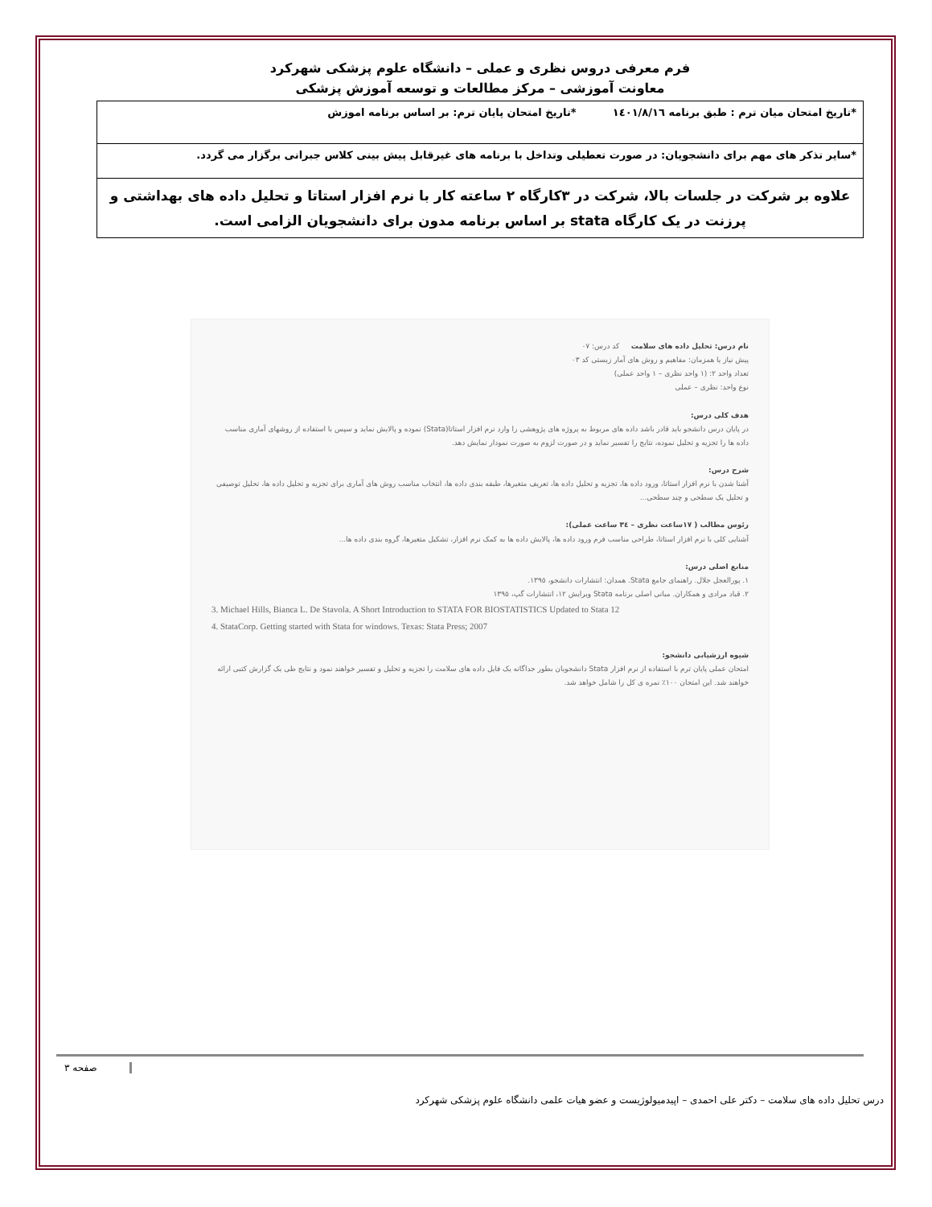فرم معرفی دروس نظری و عملی – دانشگاه علوم پزشکی شهرکرد
معاونت آموزشی – مرکز مطالعات و توسعه آموزش پزشکی
| *تاریخ امتحان میان ترم : طبق برنامه ١٤٠١/٨/١٦ *تاریخ امتحان پایان ترم: بر اساس برنامه اموزش |
| *سایر تذکر های مهم برای دانشجویان: در صورت تعطیلی وتداخل با برنامه های غیرقابل پیش بینی کلاس جبرانی برگزار می گردد. |
| علاوه بر شرکت در جلسات بالا، شرکت در ٣کارگاه ٢ ساعته کار با نرم افزار استاتا و تحلیل داده های بهداشتی و پرزنت در یک کارگاه stata بر اساس برنامه مدون برای دانشجویان الزامی است. |
نام درس: تحلیل داده های سلامت کد درس: ٠٧
پیش نیاز یا همزمان: مفاهیم و روش های آمار زیستی کد ٠٣
تعداد واحد ٢: (١ واحد نظری – ١ واحد عملی)
نوع واحد: نظری – عملی
هدف کلی درس:
در پایان درس دانشجو باید قادر باشد داده های مربوط به پروژه های پژوهشی را وارد نرم افزار استاتا(Stata) نموده و پالایش نماید و سپس با استفاده از روشهای آماری مناسب داده ها را تجزیه و تحلیل نموده، نتایج را تفسیر نماید و در صورت لزوم به صورت نمودار نمایش دهد.
شرح درس:
آشنا شدن با نرم افزار استاتا، ورود داده ها، تجزیه و تحلیل داده ها، تعریف متغیرها، طبقه بندی داده ها، انتخاب مناسب روش های آماری برای تجزیه و تحلیل داده ها، تحلیل توصیفی و تحلیل یک سطحی و چند سطحی...
رئوس مطالب ( ١٧ساعت نظری – ٣٤ ساعت عملی):
آشنایی کلی با نرم افزار استاتا، طراحی مناسب فرم ورود داده ها، پالایش داده ها به کمک نرم افزار، تشکیل متغیرها، گروه بندی داده ها...
منابع اصلی درس:
١. پورالعجل جلال. راهنمای جامع Stata. همدان: انتشارات دانشجو، ١٣٩٥.
٢. قباد مرادی و همکاران. مبانی اصلی برنامه Stata ویرایش ١٢، انتشارات گپ، ١٣٩٥
3. Michael Hills, Bianca L. De Stavola. A Short Introduction to STATA FOR BIOSTATISTICS Updated to Stata 12
4. StataCorp. Getting started with Stata for windows. Texas: Stata Press; 2007
شیوه ارزشیابی دانشجو:
امتحان عملی پایان ترم با استفاده از نرم افزار Stata دانشجویان بطور جداگانه یک فایل داده های سلامت را تجزیه و تحلیل و تفسیر خواهند نمود و نتایج طی یک گزارش کتبی ارائه خواهند شد. این امتحان ١٠٠٪ نمره ی کل را شامل خواهد شد.
صفحه ٣
درس تحلیل داده های سلامت – دکتر علی احمدی – اپیدمیولوژیست و عضو هیات علمی دانشگاه علوم پزشکی شهرکرد